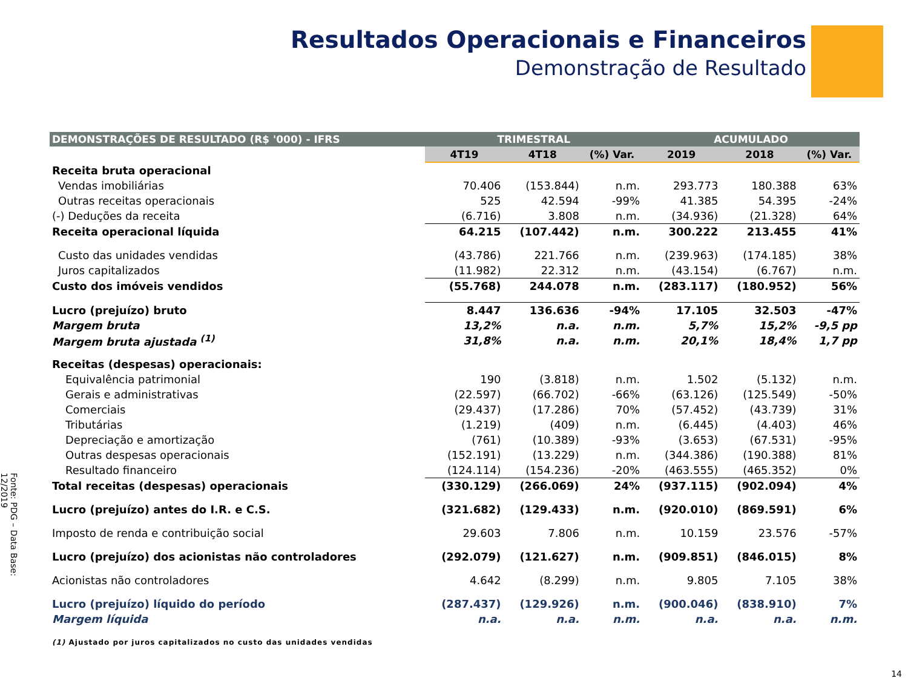Resultados Operacionais e Financeiros
Demonstração de Resultado
Fonte: PDG – Data Base: 12/2019
| DEMONSTRAÇÕES DE RESULTADO (R$ '000) - IFRS | TRIMESTRAL | | | ACUMULADO | | |
| --- | --- | --- | --- | --- | --- | --- |
| | 4T19 | 4T18 | (%) Var. | 2019 | 2018 | (%) Var. |
| Receita bruta operacional | | | | | | |
| Vendas imobiliárias | 70.406 | (153.844) | n.m. | 293.773 | 180.388 | 63% |
| Outras receitas operacionais | 525 | 42.594 | -99% | 41.385 | 54.395 | -24% |
| (-) Deduções da receita | (6.716) | 3.808 | n.m. | (34.936) | (21.328) | 64% |
| Receita operacional líquida | 64.215 | (107.442) | n.m. | 300.222 | 213.455 | 41% |
| Custo das unidades vendidas | (43.786) | 221.766 | n.m. | (239.963) | (174.185) | 38% |
| Juros capitalizados | (11.982) | 22.312 | n.m. | (43.154) | (6.767) | n.m. |
| Custo dos imóveis vendidos | (55.768) | 244.078 | n.m. | (283.117) | (180.952) | 56% |
| Lucro (prejuízo) bruto | 8.447 | 136.636 | -94% | 17.105 | 32.503 | -47% |
| Margem bruta | 13,2% | n.a. | n.m. | 5,7% | 15,2% | -9,5 pp |
| Margem bruta ajustada <sup>(1)</sup> | 31,8% | n.a. | n.m. | 20,1% | 18,4% | 1,7 pp |
| Receitas (despesas) operacionais: | | | | | | |
| Equivalência patrimonial | 190 | (3.818) | n.m. | 1.502 | (5.132) | n.m. |
| Gerais e administrativas | (22.597) | (66.702) | -66% | (63.126) | (125.549) | -50% |
| Comerciais | (29.437) | (17.286) | 70% | (57.452) | (43.739) | 31% |
| Tributárias | (1.219) | (409) | n.m. | (6.445) | (4.403) | 46% |
| Depreciação e amortização | (761) | (10.389) | -93% | (3.653) | (67.531) | -95% |
| Outras despesas operacionais | (152.191) | (13.229) | n.m. | (344.386) | (190.388) | 81% |
| Resultado financeiro | (124.114) | (154.236) | -20% | (463.555) | (465.352) | 0% |
| Total receitas (despesas) operacionais | (330.129) | (266.069) | 24% | (937.115) | (902.094) | 4% |
| Lucro (prejuízo) antes do I.R. e C.S. | (321.682) | (129.433) | n.m. | (920.010) | (869.591) | 6% |
| Imposto de renda e contribuição social | 29.603 | 7.806 | n.m. | 10.159 | 23.576 | -57% |
| Lucro (prejuízo) dos acionistas não controladores | (292.079) | (121.627) | n.m. | (909.851) | (846.015) | 8% |
| Acionistas não controladores | 4.642 | (8.299) | n.m. | 9.805 | 7.105 | 38% |
| Lucro (prejuízo) líquido do período | (287.437) | (129.926) | n.m. | (900.046) | (838.910) | 7% |
| Margem líquida | n.a. | n.a. | n.m. | n.a. | n.a. | n.m. |
(1) Ajustado por juros capitalizados no custo das unidades vendidas
14